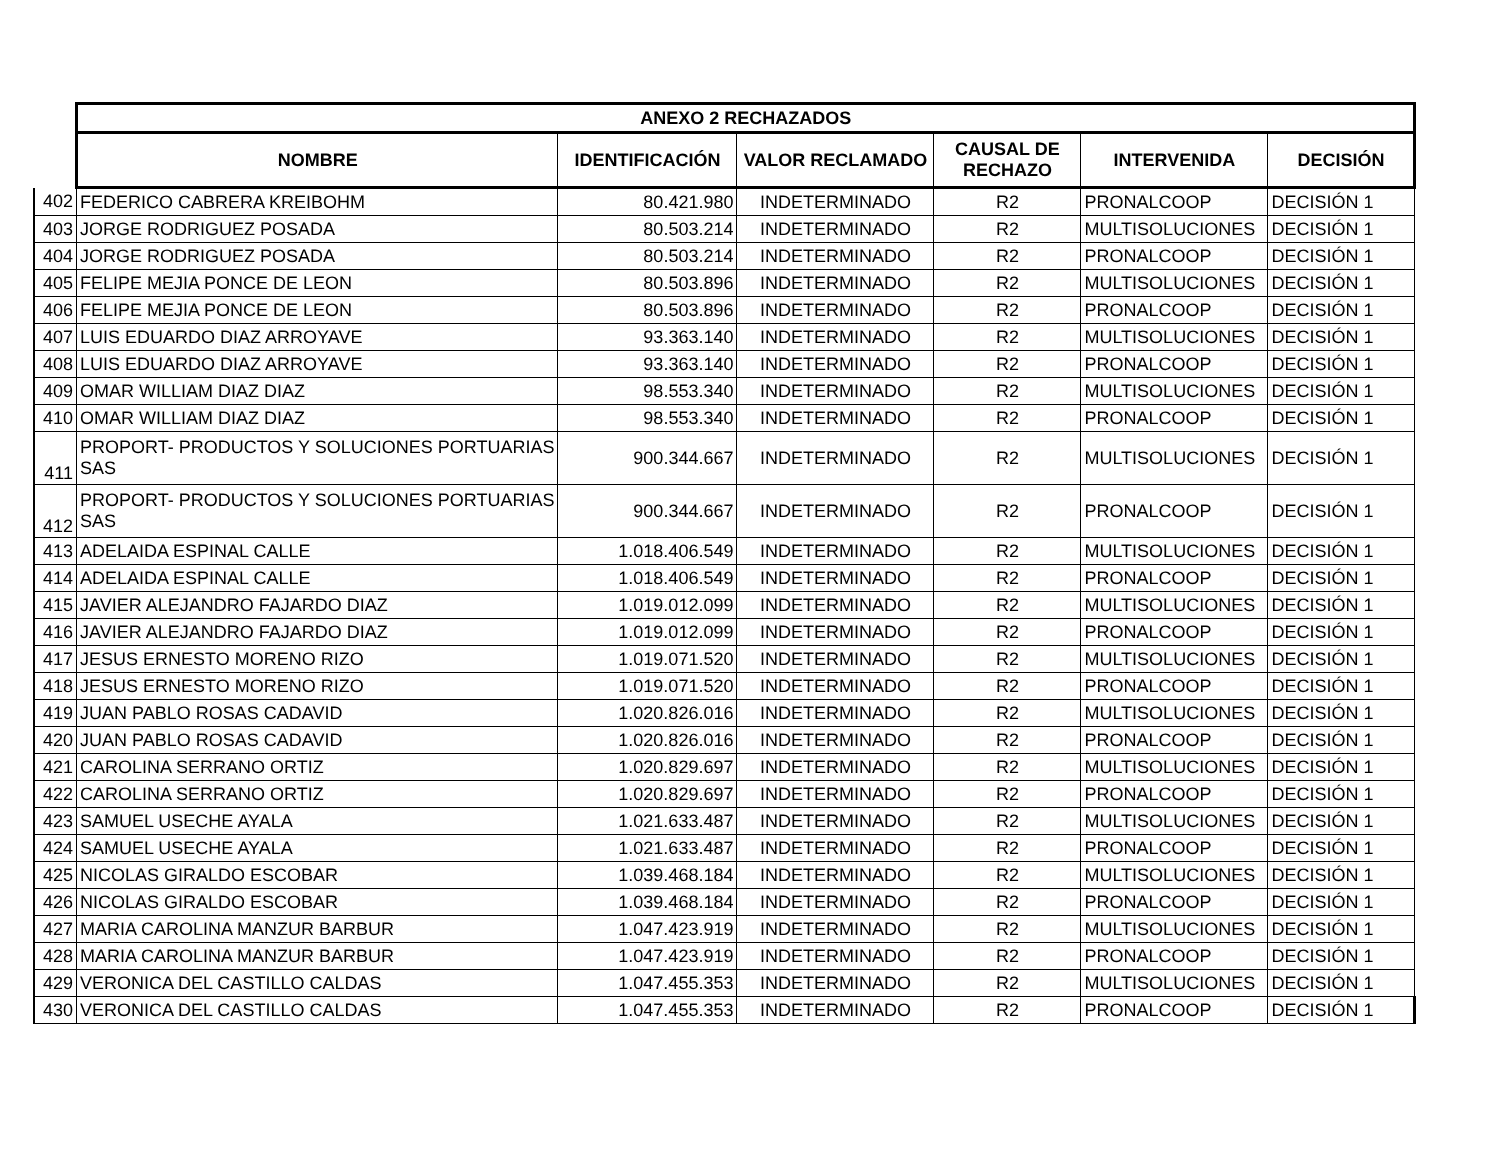| | ANEXO 2 RECHAZADOS | | | | | |
| | NOMBRE | IDENTIFICACIÓN | VALOR RECLAMADO | CAUSAL DE RECHAZO | INTERVENIDA | DECISIÓN |
| 402 | FEDERICO CABRERA KREIBOHM | 80.421.980 | INDETERMINADO | R2 | PRONALCOOP | DECISIÓN 1 |
| 403 | JORGE RODRIGUEZ POSADA | 80.503.214 | INDETERMINADO | R2 | MULTISOLUCIONES | DECISIÓN 1 |
| 404 | JORGE RODRIGUEZ POSADA | 80.503.214 | INDETERMINADO | R2 | PRONALCOOP | DECISIÓN 1 |
| 405 | FELIPE MEJIA PONCE DE LEON | 80.503.896 | INDETERMINADO | R2 | MULTISOLUCIONES | DECISIÓN 1 |
| 406 | FELIPE MEJIA PONCE DE LEON | 80.503.896 | INDETERMINADO | R2 | PRONALCOOP | DECISIÓN 1 |
| 407 | LUIS EDUARDO DIAZ ARROYAVE | 93.363.140 | INDETERMINADO | R2 | MULTISOLUCIONES | DECISIÓN 1 |
| 408 | LUIS EDUARDO DIAZ ARROYAVE | 93.363.140 | INDETERMINADO | R2 | PRONALCOOP | DECISIÓN 1 |
| 409 | OMAR WILLIAM DIAZ DIAZ | 98.553.340 | INDETERMINADO | R2 | MULTISOLUCIONES | DECISIÓN 1 |
| 410 | OMAR WILLIAM DIAZ DIAZ | 98.553.340 | INDETERMINADO | R2 | PRONALCOOP | DECISIÓN 1 |
| 411 | PROPORT- PRODUCTOS Y SOLUCIONES PORTUARIAS SAS | 900.344.667 | INDETERMINADO | R2 | MULTISOLUCIONES | DECISIÓN 1 |
| 412 | PROPORT- PRODUCTOS Y SOLUCIONES PORTUARIAS SAS | 900.344.667 | INDETERMINADO | R2 | PRONALCOOP | DECISIÓN 1 |
| 413 | ADELAIDA ESPINAL CALLE | 1.018.406.549 | INDETERMINADO | R2 | MULTISOLUCIONES | DECISIÓN 1 |
| 414 | ADELAIDA ESPINAL CALLE | 1.018.406.549 | INDETERMINADO | R2 | PRONALCOOP | DECISIÓN 1 |
| 415 | JAVIER ALEJANDRO FAJARDO DIAZ | 1.019.012.099 | INDETERMINADO | R2 | MULTISOLUCIONES | DECISIÓN 1 |
| 416 | JAVIER ALEJANDRO FAJARDO DIAZ | 1.019.012.099 | INDETERMINADO | R2 | PRONALCOOP | DECISIÓN 1 |
| 417 | JESUS ERNESTO MORENO RIZO | 1.019.071.520 | INDETERMINADO | R2 | MULTISOLUCIONES | DECISIÓN 1 |
| 418 | JESUS ERNESTO MORENO RIZO | 1.019.071.520 | INDETERMINADO | R2 | PRONALCOOP | DECISIÓN 1 |
| 419 | JUAN PABLO ROSAS CADAVID | 1.020.826.016 | INDETERMINADO | R2 | MULTISOLUCIONES | DECISIÓN 1 |
| 420 | JUAN PABLO ROSAS CADAVID | 1.020.826.016 | INDETERMINADO | R2 | PRONALCOOP | DECISIÓN 1 |
| 421 | CAROLINA SERRANO ORTIZ | 1.020.829.697 | INDETERMINADO | R2 | MULTISOLUCIONES | DECISIÓN 1 |
| 422 | CAROLINA SERRANO ORTIZ | 1.020.829.697 | INDETERMINADO | R2 | PRONALCOOP | DECISIÓN 1 |
| 423 | SAMUEL USECHE AYALA | 1.021.633.487 | INDETERMINADO | R2 | MULTISOLUCIONES | DECISIÓN 1 |
| 424 | SAMUEL USECHE AYALA | 1.021.633.487 | INDETERMINADO | R2 | PRONALCOOP | DECISIÓN 1 |
| 425 | NICOLAS GIRALDO ESCOBAR | 1.039.468.184 | INDETERMINADO | R2 | MULTISOLUCIONES | DECISIÓN 1 |
| 426 | NICOLAS GIRALDO ESCOBAR | 1.039.468.184 | INDETERMINADO | R2 | PRONALCOOP | DECISIÓN 1 |
| 427 | MARIA CAROLINA MANZUR BARBUR | 1.047.423.919 | INDETERMINADO | R2 | MULTISOLUCIONES | DECISIÓN 1 |
| 428 | MARIA CAROLINA MANZUR BARBUR | 1.047.423.919 | INDETERMINADO | R2 | PRONALCOOP | DECISIÓN 1 |
| 429 | VERONICA DEL CASTILLO CALDAS | 1.047.455.353 | INDETERMINADO | R2 | MULTISOLUCIONES | DECISIÓN 1 |
| 430 | VERONICA DEL CASTILLO CALDAS | 1.047.455.353 | INDETERMINADO | R2 | PRONALCOOP | DECISIÓN 1 |